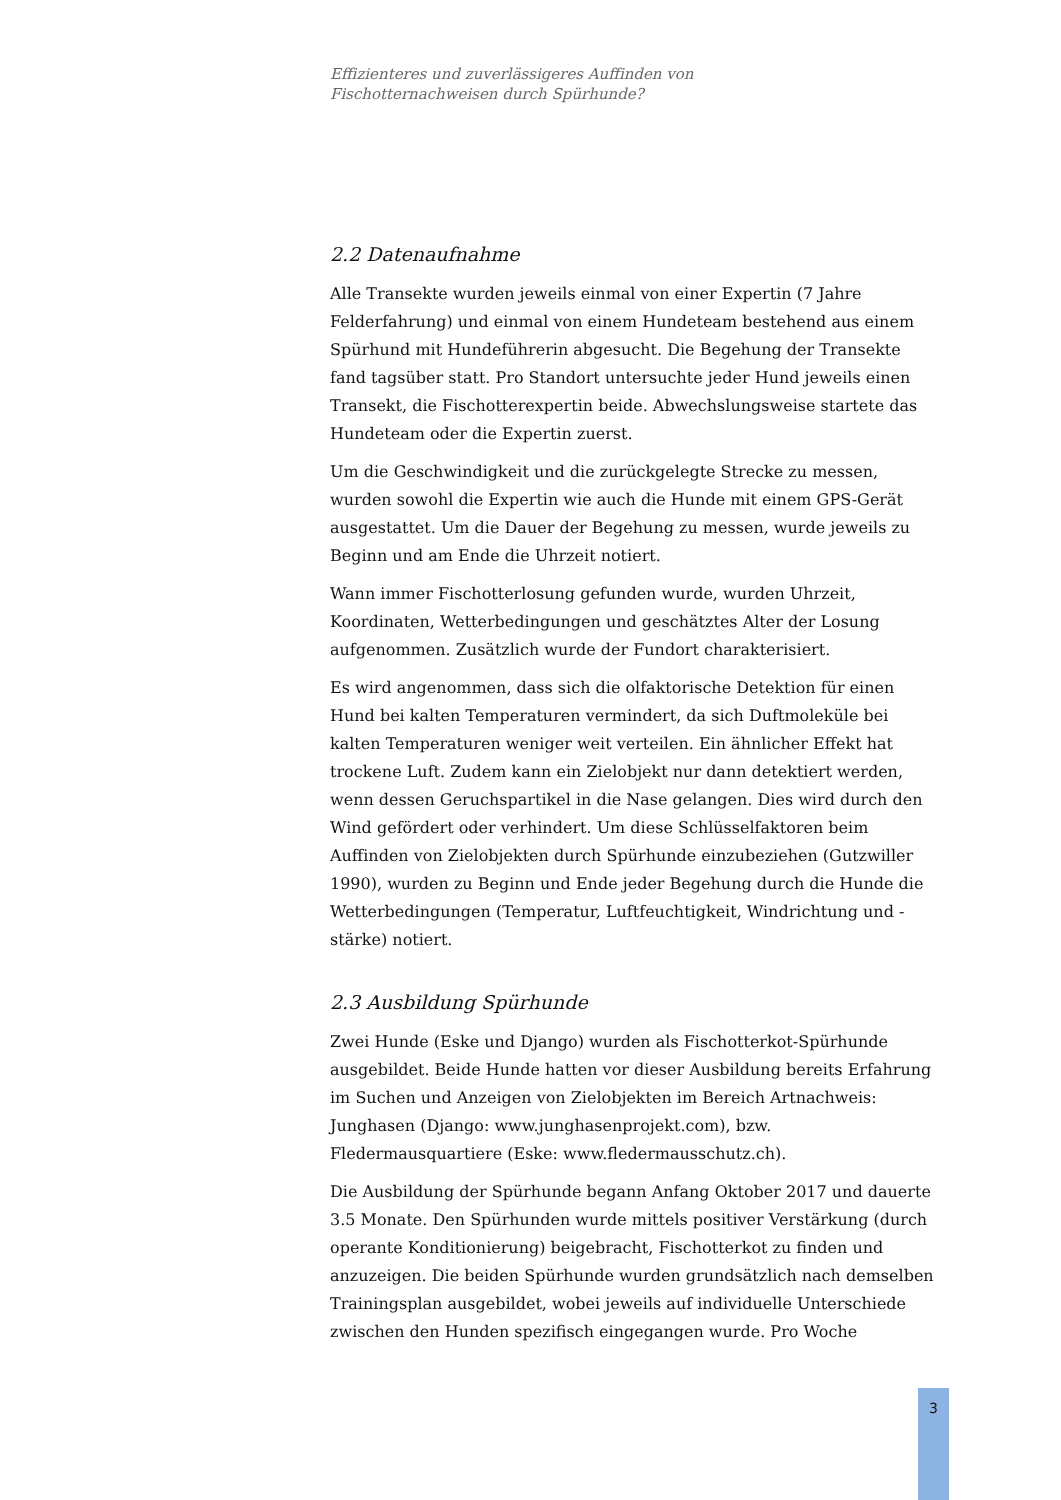Effizienteres und zuverlässigeres Auffinden von
Fischotternachweisen durch Spürhunde?
2.2 Datenaufnahme
Alle Transekte wurden jeweils einmal von einer Expertin (7 Jahre Felderfahrung) und einmal von einem Hundeteam bestehend aus einem Spürhund mit Hundeführerin abgesucht. Die Begehung der Transekte fand tagsüber statt. Pro Standort untersuchte jeder Hund jeweils einen Transekt, die Fischotterexpertin beide. Abwechslungsweise startete das Hundeteam oder die Expertin zuerst.
Um die Geschwindigkeit und die zurückgelegte Strecke zu messen, wurden sowohl die Expertin wie auch die Hunde mit einem GPS-Gerät ausgestattet. Um die Dauer der Begehung zu messen, wurde jeweils zu Beginn und am Ende die Uhrzeit notiert.
Wann immer Fischotterlosung gefunden wurde, wurden Uhrzeit, Koordinaten, Wetterbedingungen und geschätztes Alter der Losung aufgenommen. Zusätzlich wurde der Fundort charakterisiert.
Es wird angenommen, dass sich die olfaktorische Detektion für einen Hund bei kalten Temperaturen vermindert, da sich Duftmoleküle bei kalten Temperaturen weniger weit verteilen. Ein ähnlicher Effekt hat trockene Luft. Zudem kann ein Zielobjekt nur dann detektiert werden, wenn dessen Geruchspartikel in die Nase gelangen. Dies wird durch den Wind gefördert oder verhindert. Um diese Schlüsselfaktoren beim Auffinden von Zielobjekten durch Spürhunde einzubeziehen (Gutzwiller 1990), wurden zu Beginn und Ende jeder Begehung durch die Hunde die Wetterbedingungen (Temperatur, Luftfeuchtigkeit, Windrichtung und -stärke) notiert.
2.3 Ausbildung Spürhunde
Zwei Hunde (Eske und Django) wurden als Fischotterkot-Spürhunde ausgebildet. Beide Hunde hatten vor dieser Ausbildung bereits Erfahrung im Suchen und Anzeigen von Zielobjekten im Bereich Artnachweis: Junghasen (Django: www.junghasenprojekt.com), bzw. Fledermausquartiere (Eske: www.fledermausschutz.ch).
Die Ausbildung der Spürhunde begann Anfang Oktober 2017 und dauerte 3.5 Monate. Den Spürhunden wurde mittels positiver Verstärkung (durch operante Konditionierung) beigebracht, Fischotterkot zu finden und anzuzeigen. Die beiden Spürhunde wurden grundsätzlich nach demselben Trainingsplan ausgebildet, wobei jeweils auf individuelle Unterschiede zwischen den Hunden spezifisch eingegangen wurde. Pro Woche
3